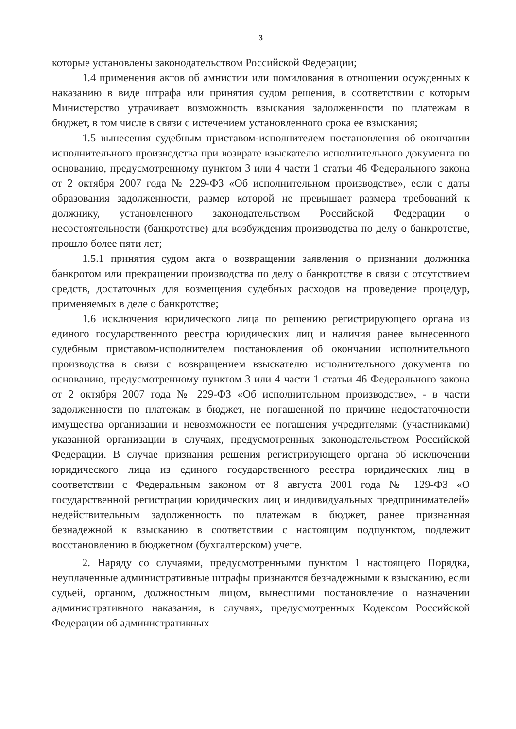3
которые установлены законодательством Российской Федерации;
1.4 применения актов об амнистии или помилования в отношении осужденных к наказанию в виде штрафа или принятия судом решения, в соответствии с которым Министерство утрачивает возможность взыскания задолженности по платежам в бюджет, в том числе в связи с истечением установленного срока ее взыскания;
1.5 вынесения судебным приставом-исполнителем постановления об окончании исполнительного производства при возврате взыскателю исполнительного документа по основанию, предусмотренному пунктом 3 или 4 части 1 статьи 46 Федерального закона от 2 октября 2007 года № 229-ФЗ «Об исполнительном производстве», если с даты образования задолженности, размер которой не превышает размера требований к должнику, установленного законодательством Российской Федерации о несостоятельности (банкротстве) для возбуждения производства по делу о банкротстве, прошло более пяти лет;
1.5.1 принятия судом акта о возвращении заявления о признании должника банкротом или прекращении производства по делу о банкротстве в связи с отсутствием средств, достаточных для возмещения судебных расходов на проведение процедур, применяемых в деле о банкротстве;
1.6 исключения юридического лица по решению регистрирующего органа из единого государственного реестра юридических лиц и наличия ранее вынесенного судебным приставом-исполнителем постановления об окончании исполнительного производства в связи с возвращением взыскателю исполнительного документа по основанию, предусмотренному пунктом 3 или 4 части 1 статьи 46 Федерального закона от 2 октября 2007 года № 229-ФЗ «Об исполнительном производстве», - в части задолженности по платежам в бюджет, не погашенной по причине недостаточности имущества организации и невозможности ее погашения учредителями (участниками) указанной организации в случаях, предусмотренных законодательством Российской Федерации. В случае признания решения регистрирующего органа об исключении юридического лица из единого государственного реестра юридических лиц в соответствии с Федеральным законом от 8 августа 2001 года № 129-ФЗ «О государственной регистрации юридических лиц и индивидуальных предпринимателей» недействительным задолженность по платежам в бюджет, ранее признанная безнадежной к взысканию в соответствии с настоящим подпунктом, подлежит восстановлению в бюджетном (бухгалтерском) учете.
2. Наряду со случаями, предусмотренными пунктом 1 настоящего Порядка, неуплаченные административные штрафы признаются безнадежными к взысканию, если судьей, органом, должностным лицом, вынесшими постановление о назначении административного наказания, в случаях, предусмотренных Кодексом Российской Федерации об административных